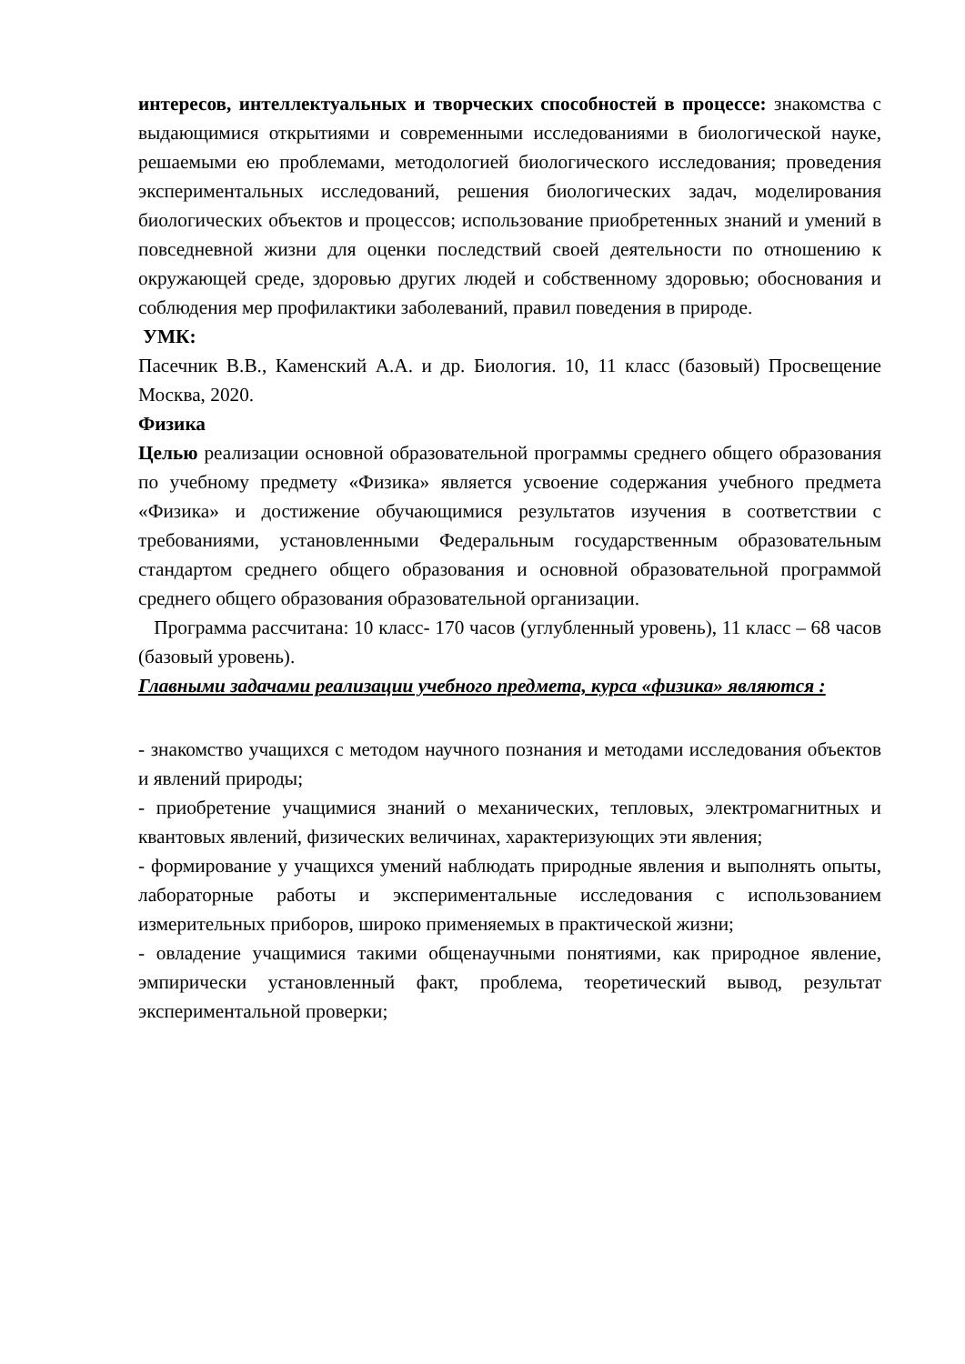интересов, интеллектуальных и творческих способностей в процессе: знакомства с выдающимися открытиями и современными исследованиями в биологической науке, решаемыми ею проблемами, методологией биологического исследования; проведения экспериментальных исследований, решения биологических задач, моделирования биологических объектов и процессов; использование приобретенных знаний и умений в повседневной жизни для оценки последствий своей деятельности по отношению к окружающей среде, здоровью других людей и собственному здоровью; обоснования и соблюдения мер профилактики заболеваний, правил поведения в природе.
УМК:
Пасечник В.В., Каменский А.А. и др. Биология. 10, 11 класс (базовый) Просвещение Москва, 2020.
Физика
Целью реализации основной образовательной программы среднего общего образования по учебному предмету «Физика» является усвоение содержания учебного предмета «Физика» и достижение обучающимися результатов изучения в соответствии с требованиями, установленными Федеральным государственным образовательным стандартом среднего общего образования и основной образовательной программой среднего общего образования образовательной организации.
Программа рассчитана: 10 класс- 170 часов (углубленный уровень), 11 класс – 68 часов (базовый уровень).
Главными задачами реализации учебного предмета, курса «физика» являются :
- знакомство учащихся с методом научного познания и методами исследования объектов и явлений природы;
- приобретение учащимися знаний о механических, тепловых, электромагнитных и квантовых явлений, физических величинах, характеризующих эти явления;
- формирование у учащихся умений наблюдать природные явления и выполнять опыты, лабораторные работы и экспериментальные исследования с использованием измерительных приборов, широко применяемых в практической жизни;
- овладение учащимися такими общенаучными понятиями, как природное явление, эмпирически установленный факт, проблема, теоретический вывод, результат экспериментальной проверки;